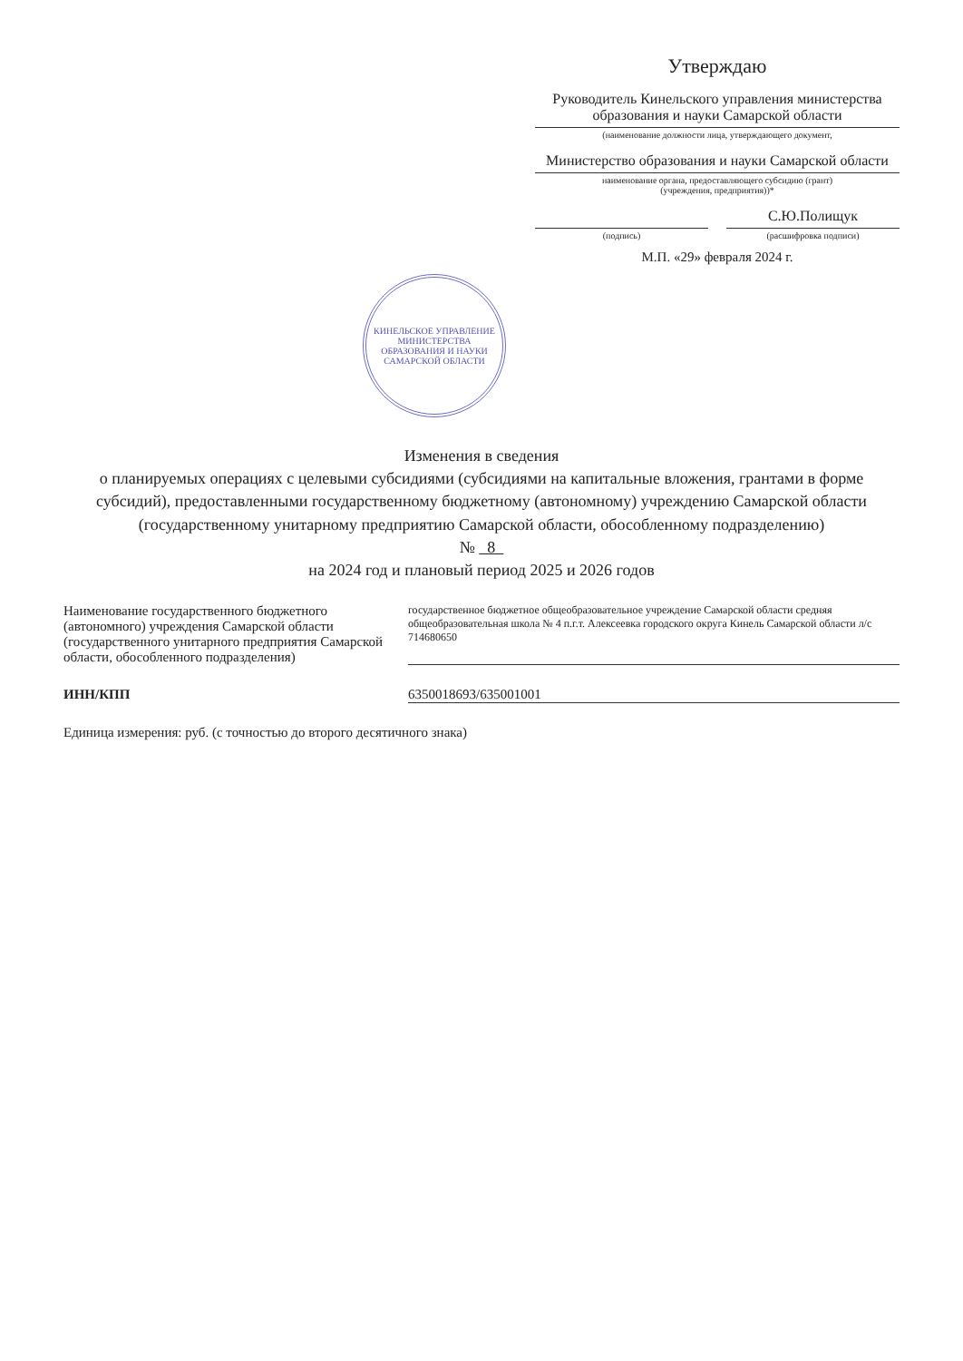Утверждаю
Руководитель Кинельского управления министерства образования и науки Самарской области
(наименование должности лица, утверждающего документ,
Министерство образования и науки Самарской области
наименование органа, предоставляющего субсидию (грант)
(учреждения, предприятия))*
С.Ю.Полищук
(подпись)
(расшифровка подписи)
М.П. «29» февраля 2024 г.
КИНЕЛЬСКОЕ УПРАВЛЕНИЕ МИНИСТЕРСТВА ОБРАЗОВАНИЯ И НАУКИ САМАРСКОЙ ОБЛАСТИ
Изменения в сведения
о планируемых операциях с целевыми субсидиями (субсидиями на капитальные вложения, грантами в форме субсидий), предоставленными государственному бюджетному (автономному) учреждению Самарской области
(государственному унитарному предприятию Самарской области, обособленному подразделению)
№ 8
на 2024 год и плановый период 2025 и 2026 годов
Наименование государственного бюджетного (автономного) учреждения Самарской области (государственного унитарного предприятия Самарской области, обособленного подразделения)
государственное бюджетное общеобразовательное учреждение Самарской области средняя общеобразовательная школа № 4 п.г.т. Алексеевка городского округа Кинель Самарской области л/с 714680650
ИНН/КПП 6350018693/635001001
Единица измерения: руб. (с точностью до второго десятичного знака)